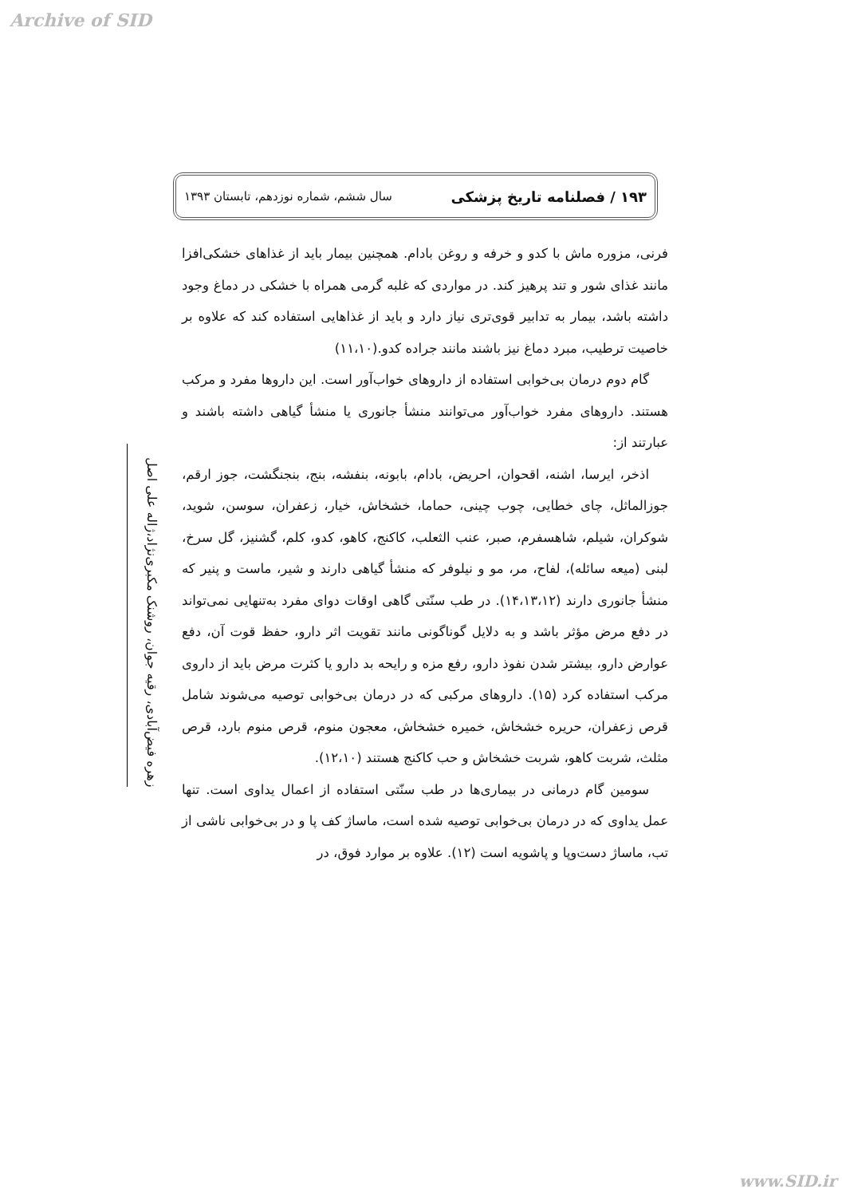Archive of SID
۱۹۳ / فصلنامه تاریخ پزشکی سال ششم، شماره نوزدهم، تابستان ۱۳۹۳
فرنی، مزوره ماش با کدو و خرفه و روغن بادام. همچنین بیمار باید از غذاهای خشکی‌افزا مانند غذای شور و تند پرهیز کند. در مواردی که غلبه گرمی همراه با خشکی در دماغ وجود داشته باشد، بیمار به تدابیر قوی‌تری نیاز دارد و باید از غذاهایی استفاده کند که علاوه بر خاصیت ترطیب، مبرد دماغ نیز باشند مانند جراده کدو.(۱۱،۱۰)
گام دوم درمان بی‌خوابی استفاده از داروهای خواب‌آور است. این داروها مفرد و مرکب هستند. داروهای مفرد خواب‌آور می‌توانند منشأ جانوری یا منشأ گیاهی داشته باشند و عبارتند از:
اذخر، ایرسا، اشنه، اقحوان، احریض، بادام، بابونه، بنفشه، بنج، بنجنگشت، جوز ارقم، جوزالماثل، چای خطایی، چوب چینی، حماما، خشخاش، خیار، زعفران، سوسن، شوید، شوکران، شیلم، شاهسفرم، صبر، عنب الثعلب، کاکنج، کاهو، کدو، کلم، گشنیز، گل سرخ، لبنی (میعه سائله)، لفاح، مر، مو و نیلوفر که منشأ گیاهی دارند و شیر، ماست و پنیر که منشأ جانوری دارند (۱۴،۱۳،۱۲). در طب سنّتی گاهی اوقات دوای مفرد به‌تنهایی نمی‌تواند در دفع مرض مؤثر باشد و به دلایل گوناگونی مانند تقویت اثر دارو، حفظ قوت آن، دفع عوارض دارو، بیشتر شدن نفوذ دارو، رفع مزه و رایحه بد دارو یا کثرت مرض باید از داروی مرکب استفاده کرد (۱۵). داروهای مرکبی که در درمان بی‌خوابی توصیه می‌شوند شامل قرص زعفران، حریره خشخاش، خمیره خشخاش، معجون منوم، قرص منوم بارد، قرص مثلث، شربت کاهو، شربت خشخاش و حب کاکنج هستند (۱۲،۱۰).
سومین گام درمانی در بیماری‌ها در طب سنّتی استفاده از اعمال یداوی است. تنها عمل یداوی که در درمان بی‌خوابی توصیه شده است، ماساژ کف پا و در بی‌خوابی ناشی از تب، ماساژ دست‌وپا و پاشویه است (۱۲). علاوه بر موارد فوق، در
زهره فیض‌آبادی، رقیه جوان، روشنک مکبری‌نژاد،ژاله علی اصل
www.SID.ir